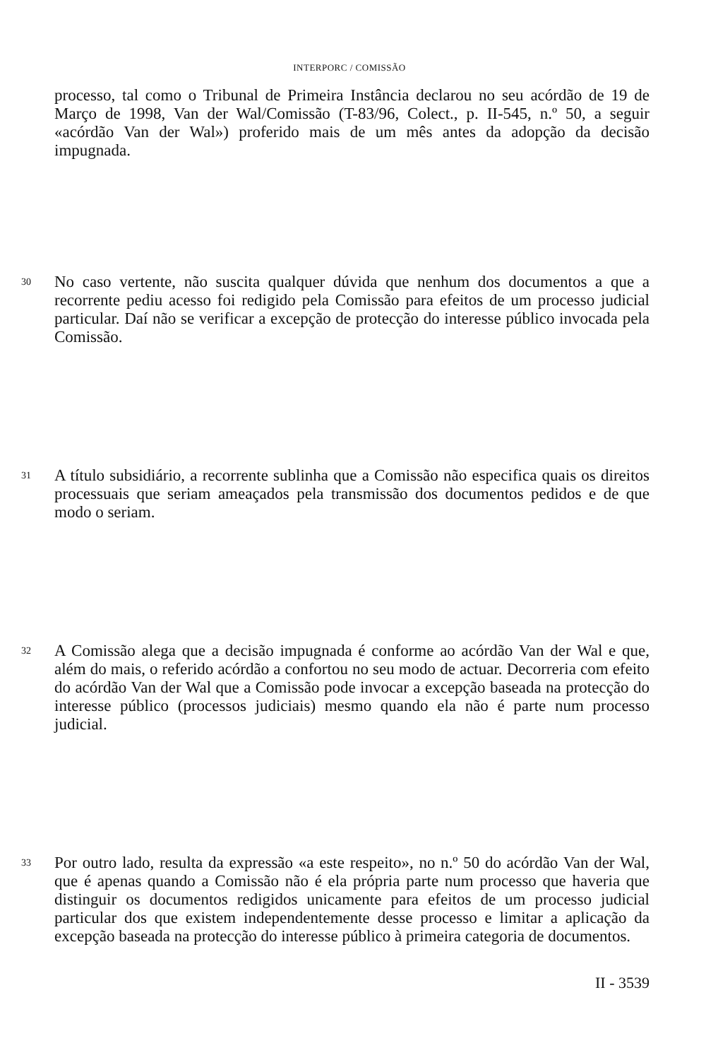INTERPORC / COMISSÃO
processo, tal como o Tribunal de Primeira Instância declarou no seu acórdão de 19 de Março de 1998, Van der Wal/Comissão (T-83/96, Colect., p. II-545, n.º 50, a seguir «acórdão Van der Wal») proferido mais de um mês antes da adopção da decisão impugnada.
30
No caso vertente, não suscita qualquer dúvida que nenhum dos documentos a que a recorrente pediu acesso foi redigido pela Comissão para efeitos de um processo judicial particular. Daí não se verificar a excepção de protecção do interesse público invocada pela Comissão.
31
A título subsidiário, a recorrente sublinha que a Comissão não especifica quais os direitos processuais que seriam ameaçados pela transmissão dos documentos pedidos e de que modo o seriam.
32
A Comissão alega que a decisão impugnada é conforme ao acórdão Van der Wal e que, além do mais, o referido acórdão a confortou no seu modo de actuar. Decorreria com efeito do acórdão Van der Wal que a Comissão pode invocar a excepção baseada na protecção do interesse público (processos judiciais) mesmo quando ela não é parte num processo judicial.
33
Por outro lado, resulta da expressão «a este respeito», no n.º 50 do acórdão Van der Wal, que é apenas quando a Comissão não é ela própria parte num processo que haveria que distinguir os documentos redigidos unicamente para efeitos de um processo judicial particular dos que existem independentemente desse processo e limitar a aplicação da excepção baseada na protecção do interesse público à primeira categoria de documentos.
II - 3539